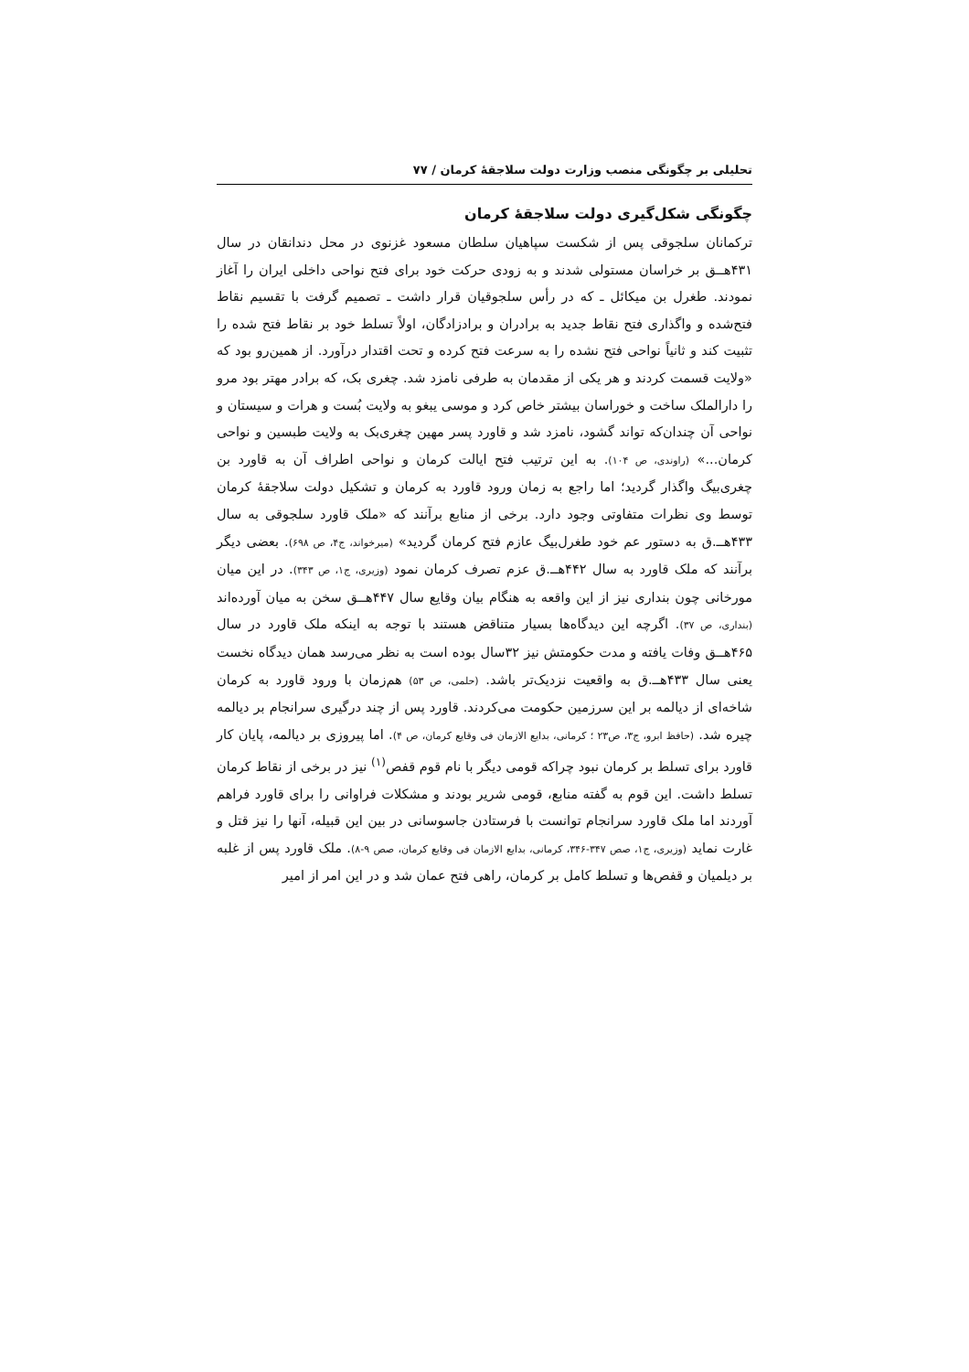تحلیلی بر چگونگی منصب وزارت دولت سلاجقهٔ کرمان / ۷۷
چگونگی شکل‌گیری دولت سلاجقهٔ کرمان
ترکمانان سلجوقی پس از شکست سپاهیان سلطان مسعود غزنوی در محل دندانقان در سال ۴۳۱هــق بر خراسان مستولی شدند و به زودی حرکت خود برای فتح نواحی داخلی ایران را آغاز نمودند. طغرل بن میکائل ـ که در رأس سلجوقیان قرار داشت ـ تصمیم گرفت با تقسیم نقاط فتح‌شده و واگذاری فتح نقاط جدید به برادران و برادزادگان، اولاً تسلط خود بر نقاط فتح شده را تثبیت کند و ثانیاً نواحی فتح نشده را به سرعت فتح کرده و تحت اقتدار درآورد. از همین‌رو بود که «ولایت قسمت کردند و هر یکی از مقدمان به طرفی نامزد شد. چغری بک، که برادر مهتر بود مرو را دارالملک ساخت و خوراسان بیشتر خاص کرد و موسی یبغو به ولایت بُست و هرات و سیستان و نواحی آن چندان‌که تواند گشود، نامزد شد و قاورد پسر مهین چغری‌بک به ولایت طبسین و نواحی کرمان...» (راوندی، ص ۱۰۴). به این ترتیب فتح ایالت کرمان و نواحی اطراف آن به قاورد بن چغری‌بیگ واگذار گردید؛ اما راجع به زمان ورود قاورد به کرمان و تشکیل دولت سلاجقهٔ کرمان توسط وی نظرات متفاوتی وجود دارد. برخی از منابع برآنند که «ملک قاورد سلجوقی به سال ۴۳۳هــ.ق به دستور عم خود طغرل‌بیگ عازم فتح کرمان گردید» (میرخواند، ج۴، ص ۶۹۸). بعضی دیگر برآنند که ملک قاورد به سال ۴۴۲هــ.ق عزم تصرف کرمان نمود (وزیری، ج۱، ص ۳۴۳). در این میان مورخانی چون بنداری نیز از این واقعه به هنگام بیان وقایع سال ۴۴۷هــق سخن به میان آورده‌اند (بنداری، ص ۳۷). اگرچه این دیدگاه‌ها بسیار متناقض هستند با توجه به اینکه ملک قاورد در سال ۴۶۵هــق وفات یافته و مدت حکومتش نیز ۳۲سال بوده است به نظر می‌رسد همان دیدگاه نخست یعنی سال ۴۳۳هــ.ق به واقعیت نزدیک‌تر باشد. (حلمی، ص ۵۳) هم‌زمان با ورود قاورد به کرمان شاخه‌ای از دیالمه بر این سرزمین حکومت می‌کردند. قاورد پس از چند درگیری سرانجام بر دیالمه چیره شد. (حافظ ابرو، ج۳، ص۲۳ ؛ کرمانی، بدایع الازمان فی وقایع کرمان، ص ۴). اما پیروزی بر دیالمه، پایان کار قاورد برای تسلط بر کرمان نبود چراکه قومی دیگر با نام قوم قفص<sup>(۱)</sup> نیز در برخی از نقاط کرمان تسلط داشت. این قوم به گفته منابع، قومی شریر بودند و مشکلات فراوانی را برای قاورد فراهم آوردند اما ملک قاورد سرانجام توانست با فرستادن جاسوسانی در بین این قبیله، آنها را نیز قتل و غارت نماید (وزیری، ج۱، صص ۳۴۷-۳۴۶، کرمانی، بدایع الازمان فی وقایع کرمان، صص ۹-۸). ملک قاورد پس از غلبه بر دیلمیان و قفص‌ها و تسلط کامل بر کرمان، راهی فتح عمان شد و در این امر از امیر